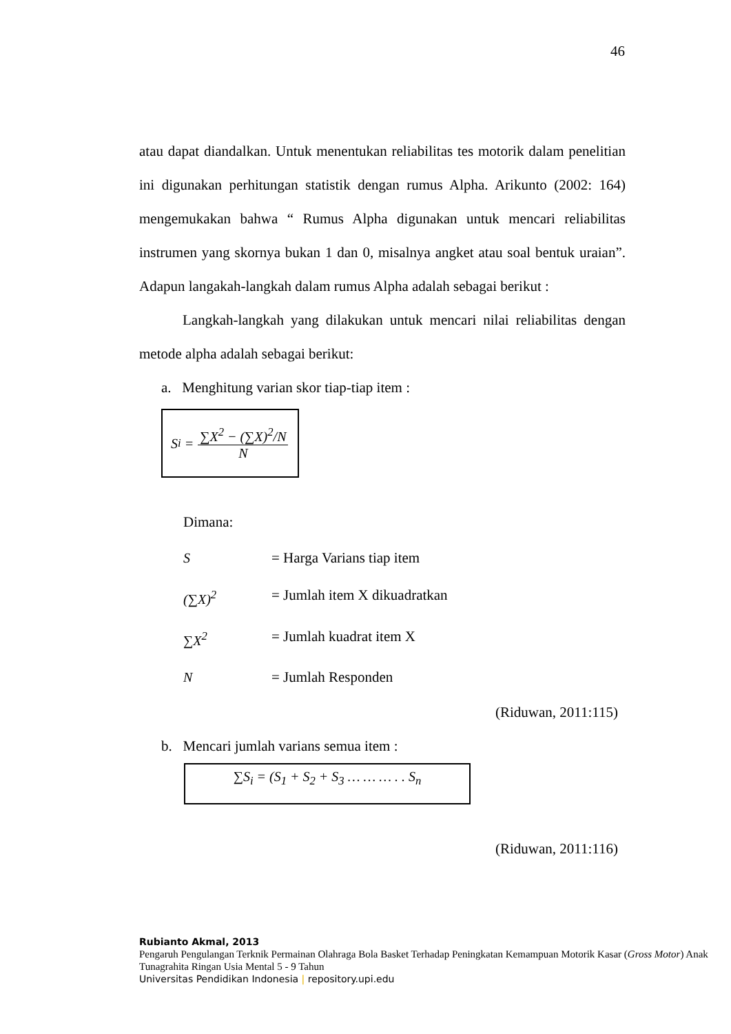46
atau dapat diandalkan. Untuk menentukan reliabilitas tes motorik dalam penelitian ini digunakan perhitungan statistik dengan rumus Alpha. Arikunto (2002: 164) mengemukakan bahwa “ Rumus Alpha digunakan untuk mencari reliabilitas instrumen yang skornya bukan 1 dan 0, misalnya angket atau soal bentuk uraian”. Adapun langakah-langkah dalam rumus Alpha adalah sebagai berikut :
Langkah-langkah yang dilakukan untuk mencari nilai reliabilitas dengan metode alpha adalah sebagai berikut:
a. Menghitung varian skor tiap-tiap item :
S<sub>i</sub> = ∑X<sup>2</sup> − (∑X)<sup>2</sup>/N N
Dimana:
S = Harga Varians tiap item (∑X)<sup>2</sup> = Jumlah item X dikuadratkan ∑X<sup>2</sup> = Jumlah kuadrat item X N = Jumlah Responden
(Riduwan, 2011:115)
b. Mencari jumlah varians semua item :
∑S<sub>i</sub> = (S<sub>1</sub> + S<sub>2</sub> + S<sub>3</sub> … … … . . S<sub>n</sub>
(Riduwan, 2011:116)
Rubianto Akmal, 2013
Pengaruh Pengulangan Terknik Permainan Olahraga Bola Basket Terhadap Peningkatan Kemampuan Motorik Kasar (Gross Motor) Anak
Tunagrahita Ringan Usia Mental 5 - 9 Tahun
Universitas Pendidikan Indonesia | repository.upi.edu